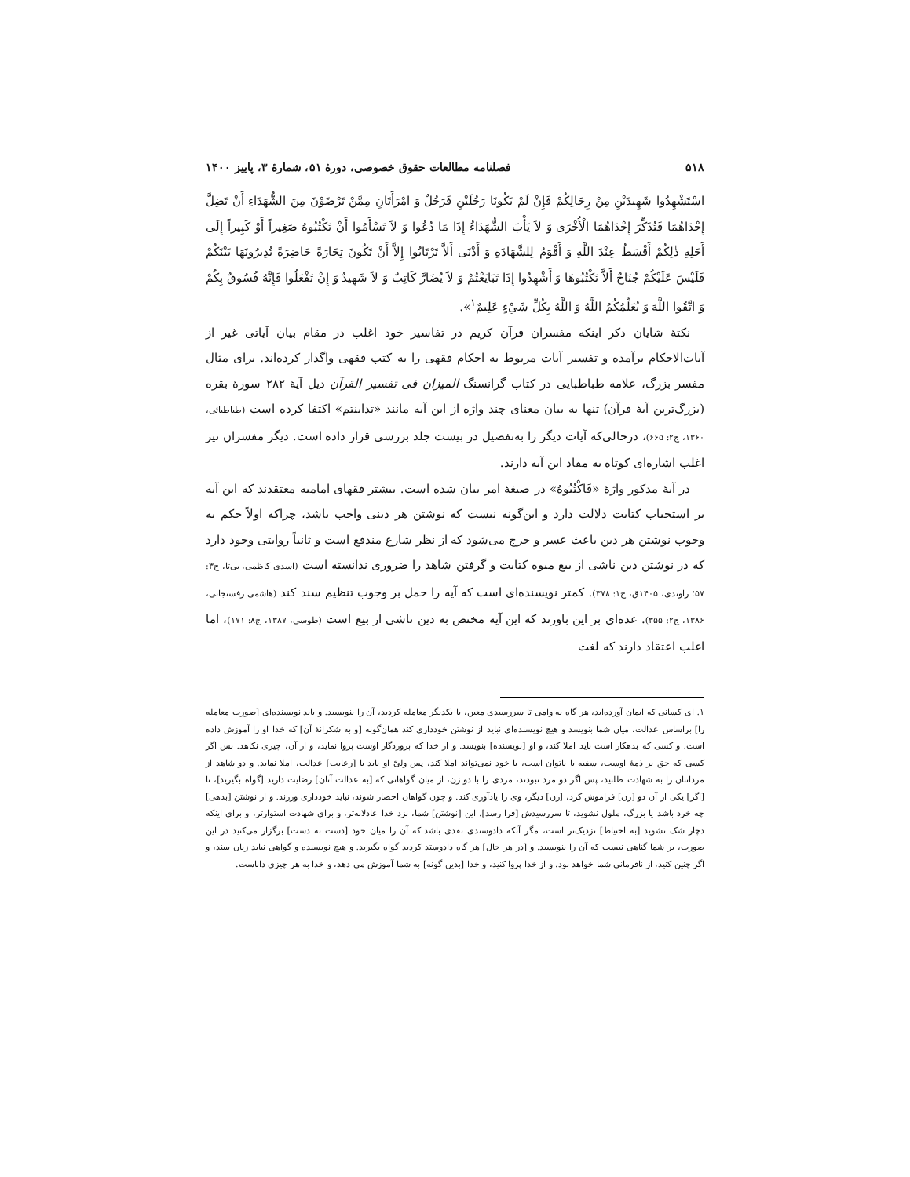۵۱۸ فصلنامه مطالعات حقوق خصوصی، دورهٔ ۵۱، شمارهٔ ۳، پاییز ۱۴۰۰
اسْتَشْهِدُوا شَهِيدَيْنِ مِنْ رِجَالِكُمْ فَإِنْ لَمْ يَكُونَا رَجُلَيْنِ فَرَجُلٌ وَ امْرَأَتَانِ مِمَّنْ تَرْضَوْنَ مِنَ الشُّهَدَاءِ أَنْ تَضِلَّ إِحْدَاهُمَا فَتُذَكِّرَ إِحْدَاهُمَا الْأُخْرَى وَ لاَ يَأْبَ الشُّهَدَاءُ إِذَا مَا دُعُوا وَ لاَ تَسْأَمُوا أَنْ تَكْتُبُوهُ صَغِيراً أَوْ كَبِيراً إِلَى أَجَلِهِ ذٰلِكُمْ أَقْسَطُ عِنْدَ اللَّهِ وَ أَقْوَمُ لِلشَّهَادَةِ وَ أَدْنَى أَلاَّ تَرْتَابُوا إِلاَّ أَنْ تَكُونَ تِجَارَةً حَاضِرَةً تُدِيرُونَهَا بَيْنَكُمْ فَلَيْسَ عَلَيْكُمْ جُنَاحٌ أَلاَّ تَكْتُبُوهَا وَ أَشْهِدُوا إِذَا تَبَايَعْتُمْ وَ لاَ يُضَارَّ كَاتِبٌ وَ لاَ شَهِيدٌ وَ إِنْ تَفْعَلُوا فَإِنَّهُ فُسُوقٌ بِكُمْ وَ اتَّقُوا اللَّهَ وَ يُعَلِّمُكُمُ اللَّهُ وَ اللَّهُ بِكُلِّ شَيْءٍ عَلِيمٌ<sup>۱</sup>».
نکتهٔ شایان ذکر اینکه مفسران قرآن کریم در تفاسیر خود اغلب در مقام بیان آیاتی غیر از آیات‌الاحکام برآمده و تفسیر آیات مربوط به احکام فقهی را به کتب فقهی واگذار کرده‌اند. برای مثال مفسر بزرگ، علامه طباطبایی در کتاب گرانسنگ المیزان فی تفسیر القرآن ذیل آیهٔ ۲۸۲ سورهٔ بقره (بزرگ‌ترین آیهٔ قرآن) تنها به بیان معنای چند واژه از این آیه مانند «تداینتم» اکتفا کرده است (طباطبائی، ۱۳۶۰، ج۲: ۶۶۵)، درحالی‌که آیات دیگر را به‌تفصیل در بیست جلد بررسی قرار داده است. دیگر مفسران نیز اغلب اشاره‌ای کوتاه به مفاد این آیه دارند.
در آیهٔ مذکور واژهٔ «فَاکْتُبُوهُ» در صیغهٔ امر بیان شده است. بیشتر فقهای امامیه معتقدند که این آیه بر استحباب کتابت دلالت دارد و این‌گونه نیست که نوشتن هر دینی واجب باشد، چراکه اولاً حکم به وجوب نوشتن هر دین باعث عسر و حرج می‌شود که از نظر شارع مندفع است و ثانیاً روایتی وجود دارد که در نوشتن دین ناشی از بیع میوه کتابت و گرفتن شاهد را ضروری ندانسته است (اسدی کاظمی، بی‌تا، ج۳: ۵۷؛ راوندی، ۱۴۰۵ق، ج۱: ۳۷۸). کمتر نویسنده‌ای است که آیه را حمل بر وجوب تنظیم سند کند (هاشمی رفسنجانی، ۱۳۸۶، ج۲: ۳۵۵). عده‌ای بر این باورند که این آیه مختص به دین ناشی از بیع است (طوسی، ۱۳۸۷، ج۸: ۱۷۱)، اما اغلب اعتقاد دارند که لغت
۱. ای کسانی که ایمان آورده‌اید، هر گاه به وامی تا سررسیدی معین، با یکدیگر معامله کردید، آن را بنویسید. و باید نویسنده‌ای [صورت معامله را] براساس عدالت، میان شما بنویسد و هیچ نویسنده‌ای نباید از نوشتن خودداری کند همان‌گونه [و به شکرانهٔ آن] که خدا او را آموزش داده است. و کسی که بدهکار است باید املا کند، و او [نویسنده] بنویسد. و از خدا که پروردگار اوست پروا نماید، و از آن، چیزی نکاهد. پس اگر کسی که حق بر ذمهٔ اوست، سفیه یا ناتوان است، یا خود نمی‌تواند املا کند، پس ولیّ او باید با [رعایت] عدالت، املا نماید. و دو شاهد از مردانتان را به شهادت طلبید، پس اگر دو مرد نبودند، مردی را با دو زن، از میان گواهانی که [به عدالت آنان] رضایت دارید [گواه بگیرید]، تا [اگر] یکی از آن دو [زن] فراموش کرد، [زن] دیگر، وی را یادآوری کند. و چون گواهان احضار شوند، نباید خودداری ورزند. و از نوشتن [بدهی] چه خرد باشد یا بزرگ، ملول نشوید، تا سررسیدش [فرا رسد]. این [نوشتن] شما، نزد خدا عادلانه‌تر، و برای شهادت استوارتر، و برای اینکه دچار شک نشوید [به احتیاط] نزدیک‌تر است، مگر آنکه دادوستدی نقدی باشد که آن را میان خود [دست به دست] برگزار می‌کنید در این صورت، بر شما گناهی نیست که آن را ننویسید. و [در هر حال] هر گاه دادوستد کردید گواه بگیرید. و هیچ نویسنده و گواهی نباید زیان ببیند، و اگر چنین کنید، از نافرمانی شما خواهد بود. و از خدا پروا کنید، و خدا [بدین گونه] به شما آموزش می دهد، و خدا به هر چیزی داناست.